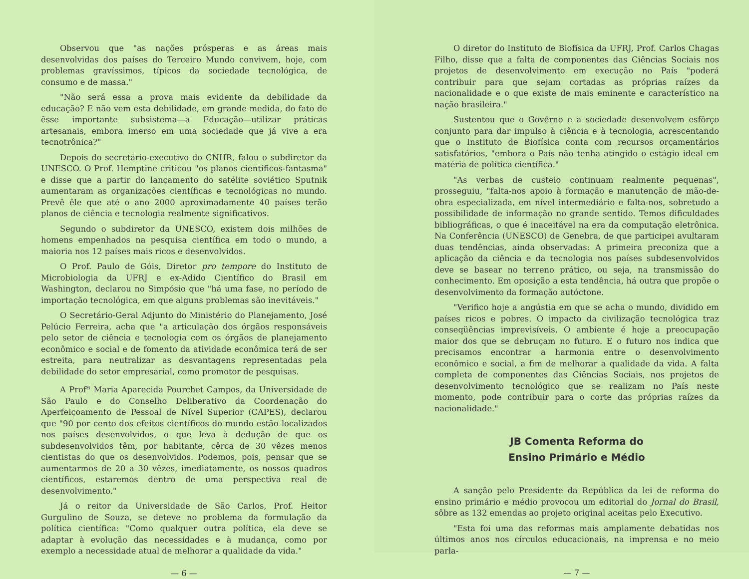Observou que "as nações prósperas e as áreas mais desenvolvidas dos países do Terceiro Mundo convivem, hoje, com problemas gravíssimos, típicos da sociedade tecnológica, de consumo e de massa."
"Não será essa a prova mais evidente da debilidade da educação? E não vem esta debilidade, em grande medida, do fato de êsse importante subsistema—a Educação—utilizar práticas artesanais, embora imerso em uma sociedade que já vive a era tecnotrônica?"
Depois do secretário-executivo do CNHR, falou o subdiretor da UNESCO. O Prof. Hemptine criticou "os planos científicos-fantasma" e disse que a partir do lançamento do satélite soviético Sputnik aumentaram as organizações científicas e tecnológicas no mundo. Prevê êle que até o ano 2000 aproximadamente 40 países terão planos de ciência e tecnologia realmente significativos.
Segundo o subdiretor da UNESCO, existem dois milhões de homens empenhados na pesquisa científica em todo o mundo, a maioria nos 12 países mais ricos e desenvolvidos.
O Prof. Paulo de Góis, Diretor pro tempore do Instituto de Microbiologia da UFRJ e ex-Adido Científico do Brasil em Washington, declarou no Simpósio que "há uma fase, no período de importação tecnológica, em que alguns problemas são inevitáveis."
O Secretário-Geral Adjunto do Ministério do Planejamento, José Pelúcio Ferreira, acha que "a articulação dos órgãos responsáveis pelo setor de ciência e tecnologia com os órgãos de planejamento econômico e social e de fomento da atividade econômica terá de ser estreita, para neutralizar as desvantagens representadas pela debilidade do setor empresarial, como promotor de pesquisas.
A Prof<sup>a</sup> Maria Aparecida Pourchet Campos, da Universidade de São Paulo e do Conselho Deliberativo da Coordenação do Aperfeiçoamento de Pessoal de Nível Superior (CAPES), declarou que "90 por cento dos efeitos científicos do mundo estão localizados nos países desenvolvidos, o que leva à dedução de que os subdesenvolvidos têm, por habitante, cêrca de 30 vêzes menos cientistas do que os desenvolvidos. Podemos, pois, pensar que se aumentarmos de 20 a 30 vêzes, imediatamente, os nossos quadros científicos, estaremos dentro de uma perspectiva real de desenvolvimento."
Já o reitor da Universidade de São Carlos, Prof. Heitor Gurgulino de Souza, se deteve no problema da formulação da política científica: "Como qualquer outra política, ela deve se adaptar à evolução das necessidades e à mudança, como por exemplo a necessidade atual de melhorar a qualidade da vida."
— 6 —
O diretor do Instituto de Biofísica da UFRJ, Prof. Carlos Chagas Filho, disse que a falta de componentes das Ciências Sociais nos projetos de desenvolvimento em execução no País "poderá contribuir para que sejam cortadas as próprias raízes da nacionalidade e o que existe de mais eminente e característico na nação brasileira."
Sustentou que o Govêrno e a sociedade desenvolvem esfôrço conjunto para dar impulso à ciência e à tecnologia, acrescentando que o Instituto de Biofísica conta com recursos orçamentários satisfatórios, "embora o País não tenha atingido o estágio ideal em matéria de política científica."
"As verbas de custeio continuam realmente pequenas", prosseguiu, "falta-nos apoio à formação e manutenção de mão-de-obra especializada, em nível intermediário e falta-nos, sobretudo a possibilidade de informação no grande sentido. Temos dificuldades bibliográficas, o que é inaceitável na era da computação eletrônica. Na Conferência (UNESCO) de Genebra, de que participei avultaram duas tendências, ainda observadas: A primeira preconiza que a aplicação da ciência e da tecnologia nos países subdesenvolvidos deve se basear no terreno prático, ou seja, na transmissão do conhecimento. Em oposição a esta tendência, há outra que propõe o desenvolvimento da formação autóctone.
"Verifico hoje a angústia em que se acha o mundo, dividido em países ricos e pobres. O impacto da civilização tecnológica traz conseqüências imprevisíveis. O ambiente é hoje a preocupação maior dos que se debruçam no futuro. E o futuro nos indica que precisamos encontrar a harmonia entre o desenvolvimento econômico e social, a fim de melhorar a qualidade da vida. A falta completa de componentes das Ciências Sociais, nos projetos de desenvolvimento tecnológico que se realizam no País neste momento, pode contribuir para o corte das próprias raízes da nacionalidade."
JB Comenta Reforma do
Ensino Primário e Médio
A sanção pelo Presidente da República da lei de reforma do ensino primário e médio provocou um editorial do Jornal do Brasil, sôbre as 132 emendas ao projeto original aceitas pelo Executivo.
"Esta foi uma das reformas mais amplamente debatidas nos últimos anos nos círculos educacionais, na imprensa e no meio parla-
— 7 —